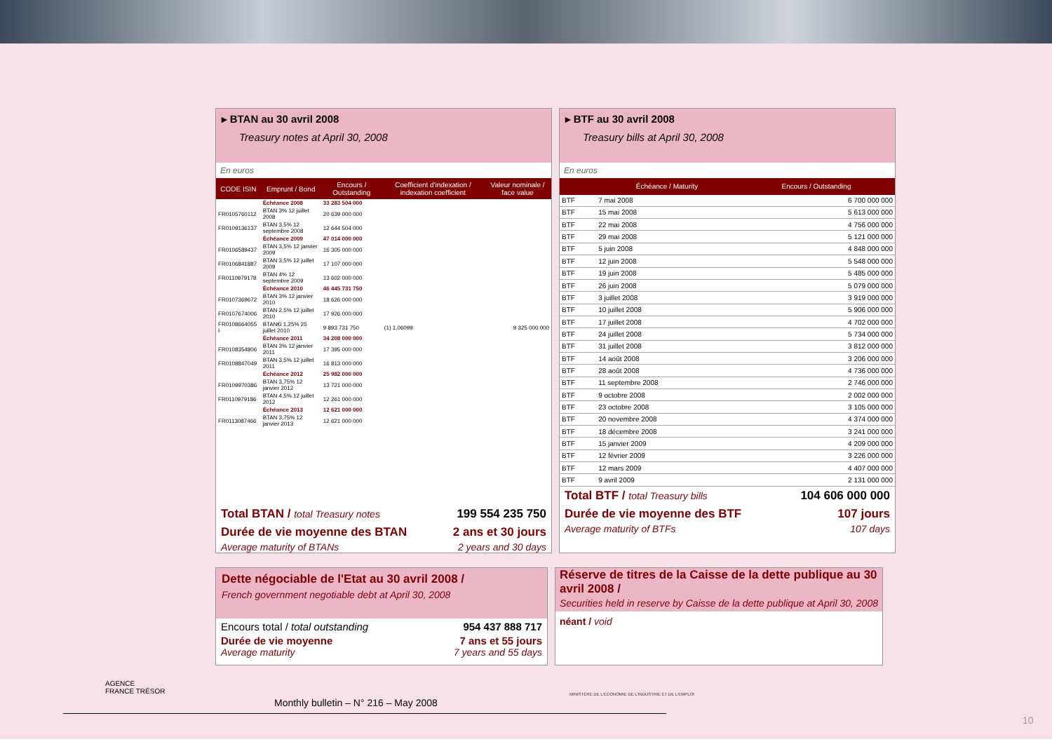▸ BTAN au 30 avril 2008
Treasury notes at April 30, 2008
En euros
| CODE ISIN | Emprunt / Bond | Encours / Outstanding | Coefficient d'indexation / indexation coefficient | Valeur nominale / face value |
| --- | --- | --- | --- | --- |
| | Échéance 2008 | 33 283 504 000 | | |
| FR0105760112 | BTAN 3% 12 juillet 2008 | 20 639 000 000 | | |
| FR0109136137 | BTAN 3,5% 12 septembre 2008 | 12 644 504 000 | | |
| | Échéance 2009 | 47 014 000 000 | | |
| FR0106589437 | BTAN 3,5% 12 janvier 2009 | 16 305 000 000 | | |
| FR0106841887 | BTAN 3,5% 12 juillet 2009 | 17 107 000 000 | | |
| FR0110979178 | BTAN 4% 12 septembre 2009 | 13 602 000 000 | | |
| | Échéance 2010 | 46 445 731 750 | | |
| FR0107369672 | BTAN 3% 12 janvier 2010 | 18 626 000 000 | | |
| FR0107674006 | BTAN 2,5% 12 juillet 2010 | 17 926 000 000 | | |
| FR0108664055 I | BTAN€i 1,25% 25 juillet 2010 | 9 893 731 750 | (1) 1,06099 | 9 325 000 000 |
| | Échéance 2011 | 34 208 000 000 | | |
| FR0108354806 | BTAN 3% 12 janvier 2011 | 17 395 000 000 | | |
| FR0108847049 | BTAN 3,5% 12 juillet 2011 | 16 813 000 000 | | |
| | Échéance 2012 | 25 982 000 000 | | |
| FR0109970386 | BTAN 3,75% 12 janvier 2012 | 13 721 000 000 | | |
| FR0110979186 | BTAN 4,5% 12 juillet 2012 | 12 261 000 000 | | |
| | Échéance 2013 | 12 621 000 000 | | |
| FR0113087466 | BTAN 3,75% 12 janvier 2013 | 12 621 000 000 | | |
Total BTAN / total Treasury notes 199 554 235 750
Durée de vie moyenne des BTAN 2 ans et 30 jours
Average maturity of BTANs 2 years and 30 days
▸ BTF au 30 avril 2008
Treasury bills at April 30, 2008
En euros
| | Échéance / Maturity | Encours / Outstanding |
| --- | --- | --- |
| BTF | 7 mai 2008 | 6 700 000 000 |
| BTF | 15 mai 2008 | 5 613 000 000 |
| BTF | 22 mai 2008 | 4 756 000 000 |
| BTF | 29 mai 2008 | 5 121 000 000 |
| BTF | 5 juin 2008 | 4 848 000 000 |
| BTF | 12 juin 2008 | 5 548 000 000 |
| BTF | 19 juin 2008 | 5 485 000 000 |
| BTF | 26 juin 2008 | 5 079 000 000 |
| BTF | 3 juillet 2008 | 3 919 000 000 |
| BTF | 10 juillet 2008 | 5 906 000 000 |
| BTF | 17 juillet 2008 | 4 702 000 000 |
| BTF | 24 juillet 2008 | 5 734 000 000 |
| BTF | 31 juillet 2008 | 3 812 000 000 |
| BTF | 14 août 2008 | 3 206 000 000 |
| BTF | 28 août 2008 | 4 736 000 000 |
| BTF | 11 septembre 2008 | 2 746 000 000 |
| BTF | 9 octobre 2008 | 2 002 000 000 |
| BTF | 23 octobre 2008 | 3 105 000 000 |
| BTF | 20 novembre 2008 | 4 374 000 000 |
| BTF | 18 décembre 2008 | 3 241 000 000 |
| BTF | 15 janvier 2009 | 4 209 000 000 |
| BTF | 12 février 2009 | 3 226 000 000 |
| BTF | 12 mars 2009 | 4 407 000 000 |
| BTF | 9 avril 2009 | 2 131 000 000 |
Total BTF / total Treasury bills 104 606 000 000
Durée de vie moyenne des BTF 107 jours
Average maturity of BTFs 107 days
Dette négociable de l'Etat au 30 avril 2008 /
French government negotiable debt at April 30, 2008
Encours total / total outstanding 954 437 888 717
Durée de vie moyenne 7 ans et 55 jours
Average maturity 7 years and 55 days
Réserve de titres de la Caisse de la dette publique au 30 avril 2008 /
Securities held in reserve by Caisse de la dette publique at April 30, 2008
néant / void
AGENCE
FRANCE TRÉSOR
Monthly bulletin – N° 216 – May 2008
MINISTÈRE DE L'ÉCONOMIE DE L'INDUSTRIE ET DE L'EMPLOI
10